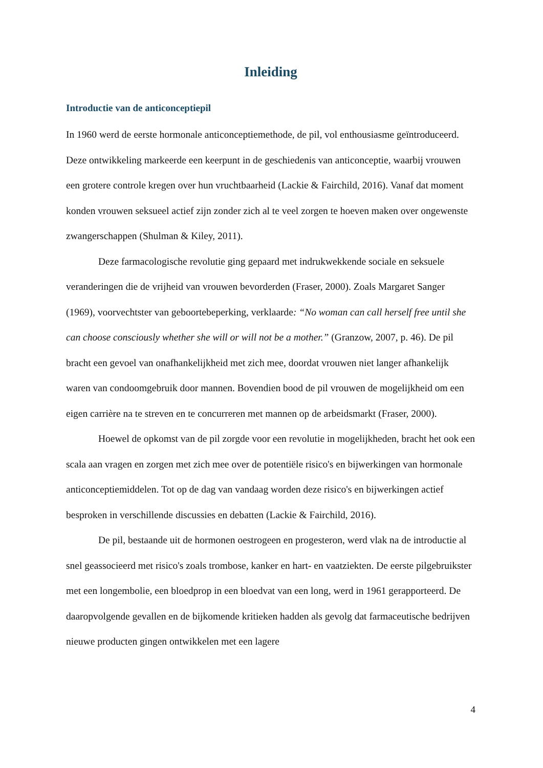Inleiding
Introductie van de anticonceptiepil
In 1960 werd de eerste hormonale anticonceptiemethode, de pil, vol enthousiasme geïntroduceerd. Deze ontwikkeling markeerde een keerpunt in de geschiedenis van anticonceptie, waarbij vrouwen een grotere controle kregen over hun vruchtbaarheid (Lackie & Fairchild, 2016). Vanaf dat moment konden vrouwen seksueel actief zijn zonder zich al te veel zorgen te hoeven maken over ongewenste zwangerschappen (Shulman & Kiley, 2011).
Deze farmacologische revolutie ging gepaard met indrukwekkende sociale en seksuele veranderingen die de vrijheid van vrouwen bevorderden (Fraser, 2000). Zoals Margaret Sanger (1969), voorvechtster van geboortebeperking, verklaarde: “No woman can call herself free until she can choose consciously whether she will or will not be a mother.” (Granzow, 2007, p. 46). De pil bracht een gevoel van onafhankelijkheid met zich mee, doordat vrouwen niet langer afhankelijk waren van condoomgebruik door mannen. Bovendien bood de pil vrouwen de mogelijkheid om een eigen carrière na te streven en te concurreren met mannen op de arbeidsmarkt (Fraser, 2000).
Hoewel de opkomst van de pil zorgde voor een revolutie in mogelijkheden, bracht het ook een scala aan vragen en zorgen met zich mee over de potentiële risico's en bijwerkingen van hormonale anticonceptiemiddelen. Tot op de dag van vandaag worden deze risico's en bijwerkingen actief besproken in verschillende discussies en debatten (Lackie & Fairchild, 2016).
De pil, bestaande uit de hormonen oestrogeen en progesteron, werd vlak na de introductie al snel geassocieerd met risico's zoals trombose, kanker en hart- en vaatziekten. De eerste pilgebruikster met een longembolie, een bloedprop in een bloedvat van een long, werd in 1961 gerapporteerd. De daaropvolgende gevallen en de bijkomende kritieken hadden als gevolg dat farmaceutische bedrijven nieuwe producten gingen ontwikkelen met een lagere
4